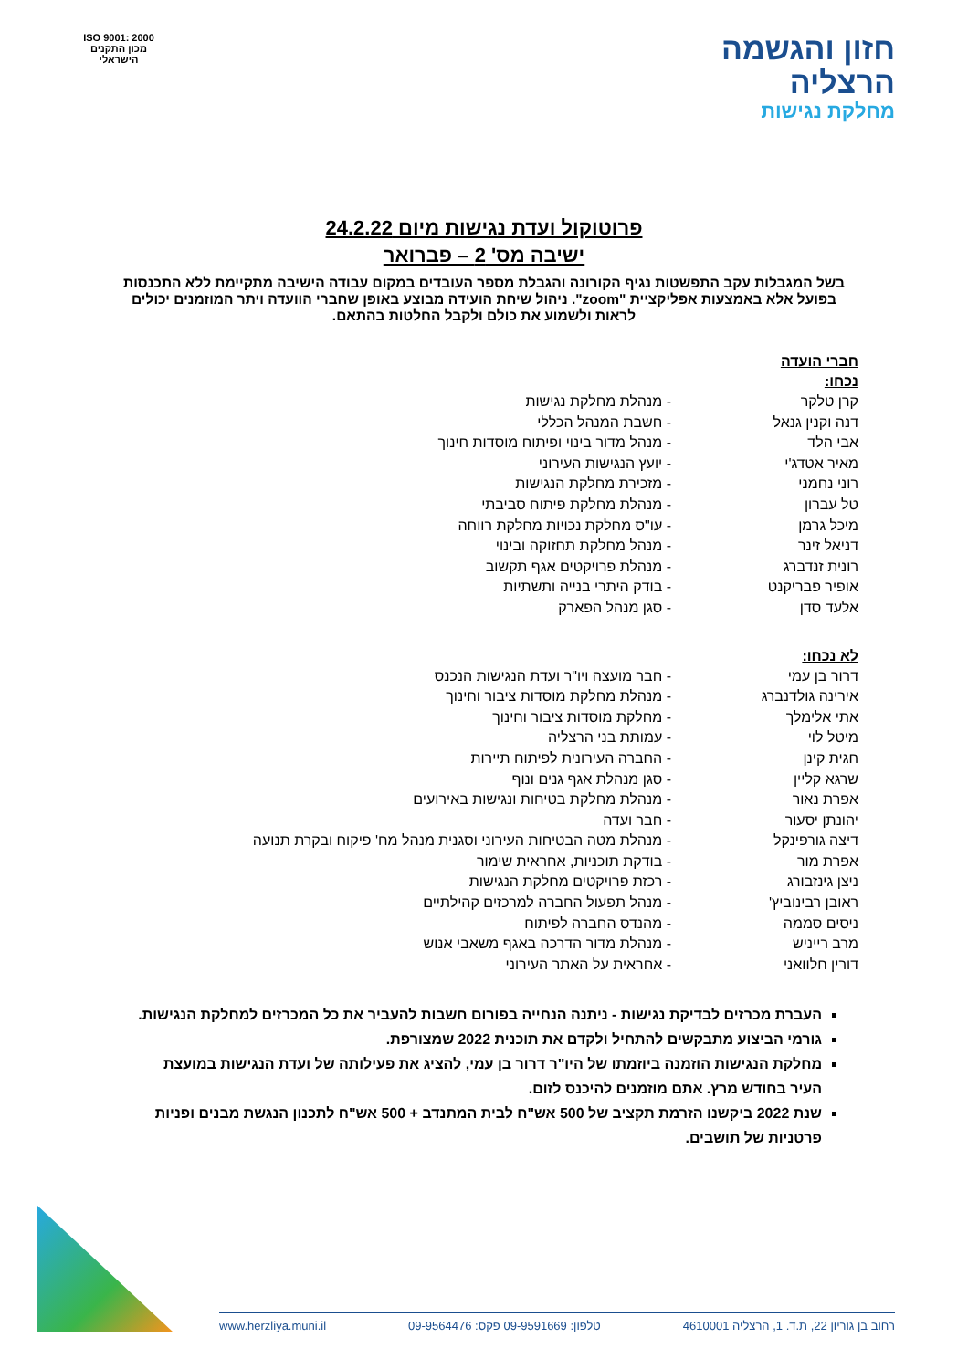חזון והגשמה
הרצליה
מחלקת נגישות
ISO 9001: 2000
מכון התקנים הישראלי
פרוטוקול ועדת נגישות מיום 24.2.22
ישיבה מס' 2 – פברואר
בשל המגבלות עקב התפשטות נגיף הקורונה והגבלת מספר העובדים במקום עבודה הישיבה מתקיימת ללא התכנסות בפועל אלא באמצעות אפליקציית "zoom". ניהול שיחת הועידה מבוצע באופן שחברי הוועדה ויתר המוזמנים יכולים לראות ולשמוע את כולם ולקבל החלטות בהתאם.
חברי הועדה
נכחו:
| קרן טלקר | - מנהלת מחלקת נגישות |
| דנה וקנין גנאל | - חשבת המנהל הכללי |
| אבי הלד | - מנהל מדור בינוי ופיתוח מוסדות חינוך |
| מאיר אטדג'י | - יועץ הנגישות העירוני |
| רוני נחמני | - מזכירת מחלקת הנגישות |
| טל עברון | - מנהלת מחלקת פיתוח סביבתי |
| מיכל גרמן | - עו"ס מחלקת נכויות מחלקת רווחה |
| דניאל זינר | - מנהל מחלקת תחזוקה ובינוי |
| רונית זנדברג | - מנהלת פרויקטים אגף תקשוב |
| אופיר פבריקנט | - בודק היתרי בנייה ותשתיות |
| אלעד סדן | - סגן מנהל הפארק |
לא נכחו:
| דרור בן עמי | - חבר מועצה ויו"ר ועדת הנגישות הנכנס |
| אירינה גולדנברג | - מנהלת מחלקת מוסדות ציבור וחינוך |
| אתי אלימלך | - מחלקת מוסדות ציבור וחינוך |
| מיטל לוי | - עמותת בני הרצליה |
| חגית קינן | - החברה העירונית לפיתוח תיירות |
| שרגא קליין | - סגן מנהלת אגף גנים ונוף |
| אפרת נאור | - מנהלת מחלקת בטיחות ונגישות באירועים |
| יהונתן יסעור | - חבר ועדה |
| דיצה גורפינקל | - מנהלת מטה הבטיחות העירוני וסגנית מנהל מח' פיקוח ובקרת תנועה |
| אפרת מור | - בודקת תוכניות, אחראית שימור |
| ניצן גינזבורג | - רכזת פרויקטים מחלקת הנגישות |
| ראובן רבינוביץ' | - מנהל תפעול החברה למרכזים קהילתיים |
| ניסים סממה | - מהנדס החברה לפיתוח |
| מרב רייניש | - מנהלת מדור הדרכה באגף משאבי אנוש |
| דורין חלוואני | - אחראית על האתר העירוני |
העברת מכרזים לבדיקת נגישות - ניתנה הנחייה בפורום חשבות להעביר את כל המכרזים למחלקת הנגישות.
גורמי הביצוע מתבקשים להתחיל ולקדם את תוכנית 2022 שמצורפת.
מחלקת הנגישות הוזמנה ביוזמתו של היו"ר דרור בן עמי, להציג את פעילותה של ועדת הנגישות במועצת העיר בחודש מרץ. אתם מוזמנים להיכנס לזום.
שנת 2022 ביקשנו הזרמת תקציב של 500 אש"ח לבית המתנדב + 500 אש"ח לתכנון הנגשת מבנים ופניות פרטניות של תושבים.
רחוב בן גוריון 22, ת.ד. 1, הרצליה 4610001 טלפון: 09-9591669 פקס: 09-9564476 www.herzliya.muni.il